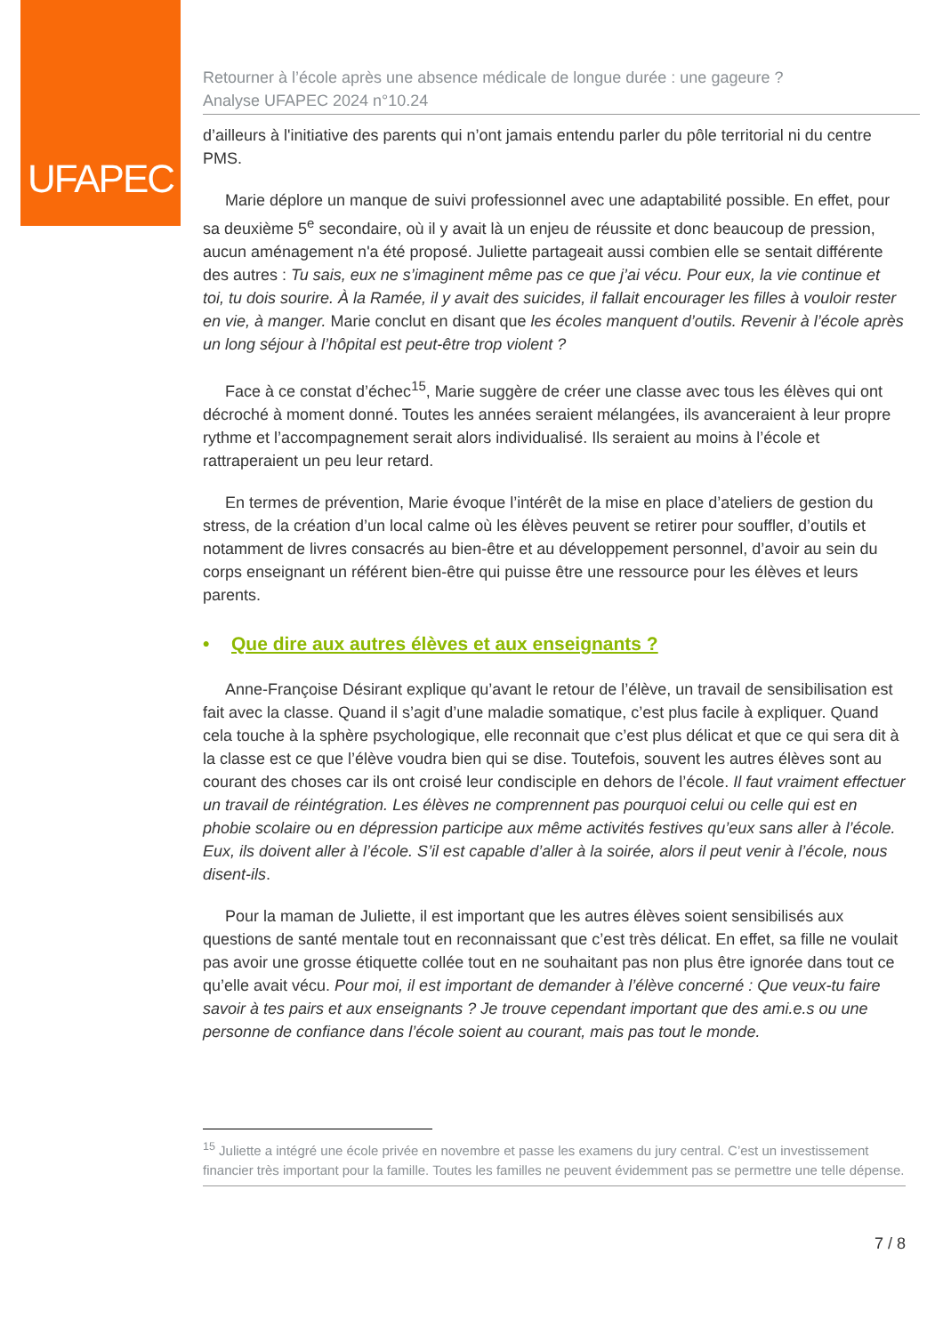UFAPEC
Retourner à l’école après une absence médicale de longue durée : une gageure ?
Analyse UFAPEC 2024 n°10.24
d’ailleurs à l'initiative des parents qui n’ont jamais entendu parler du pôle territorial ni du centre PMS.
Marie déplore un manque de suivi professionnel avec une adaptabilité possible. En effet, pour sa deuxième 5<sup>e</sup> secondaire, où il y avait là un enjeu de réussite et donc beaucoup de pression, aucun aménagement n'a été proposé. Juliette partageait aussi combien elle se sentait différente des autres : Tu sais, eux ne s’imaginent même pas ce que j’ai vécu. Pour eux, la vie continue et toi, tu dois sourire. À la Ramée, il y avait des suicides, il fallait encourager les filles à vouloir rester en vie, à manger. Marie conclut en disant que les écoles manquent d’outils. Revenir à l’école après un long séjour à l’hôpital est peut-être trop violent ?
Face à ce constat d’échec<sup>15</sup>, Marie suggère de créer une classe avec tous les élèves qui ont décroché à moment donné. Toutes les années seraient mélangées, ils avanceraient à leur propre rythme et l’accompagnement serait alors individualisé. Ils seraient au moins à l’école et rattraperaient un peu leur retard.
En termes de prévention, Marie évoque l’intérêt de la mise en place d’ateliers de gestion du stress, de la création d’un local calme où les élèves peuvent se retirer pour souffler, d’outils et notamment de livres consacrés au bien-être et au développement personnel, d’avoir au sein du corps enseignant un référent bien-être qui puisse être une ressource pour les élèves et leurs parents.
• Que dire aux autres élèves et aux enseignants ?
Anne-Françoise Désirant explique qu’avant le retour de l’élève, un travail de sensibilisation est fait avec la classe. Quand il s’agit d’une maladie somatique, c’est plus facile à expliquer. Quand cela touche à la sphère psychologique, elle reconnait que c’est plus délicat et que ce qui sera dit à la classe est ce que l’élève voudra bien qui se dise. Toutefois, souvent les autres élèves sont au courant des choses car ils ont croisé leur condisciple en dehors de l’école. Il faut vraiment effectuer un travail de réintégration. Les élèves ne comprennent pas pourquoi celui ou celle qui est en phobie scolaire ou en dépression participe aux même activités festives qu’eux sans aller à l’école. Eux, ils doivent aller à l’école. S’il est capable d’aller à la soirée, alors il peut venir à l’école, nous disent-ils.
Pour la maman de Juliette, il est important que les autres élèves soient sensibilisés aux questions de santé mentale tout en reconnaissant que c’est très délicat. En effet, sa fille ne voulait pas avoir une grosse étiquette collée tout en ne souhaitant pas non plus être ignorée dans tout ce qu’elle avait vécu. Pour moi, il est important de demander à l’élève concerné : Que veux-tu faire savoir à tes pairs et aux enseignants ? Je trouve cependant important que des ami.e.s ou une personne de confiance dans l’école soient au courant, mais pas tout le monde.
<sup>15</sup> Juliette a intégré une école privée en novembre et passe les examens du jury central. C’est un investissement financier très important pour la famille. Toutes les familles ne peuvent évidemment pas se permettre une telle dépense.
7 / 8